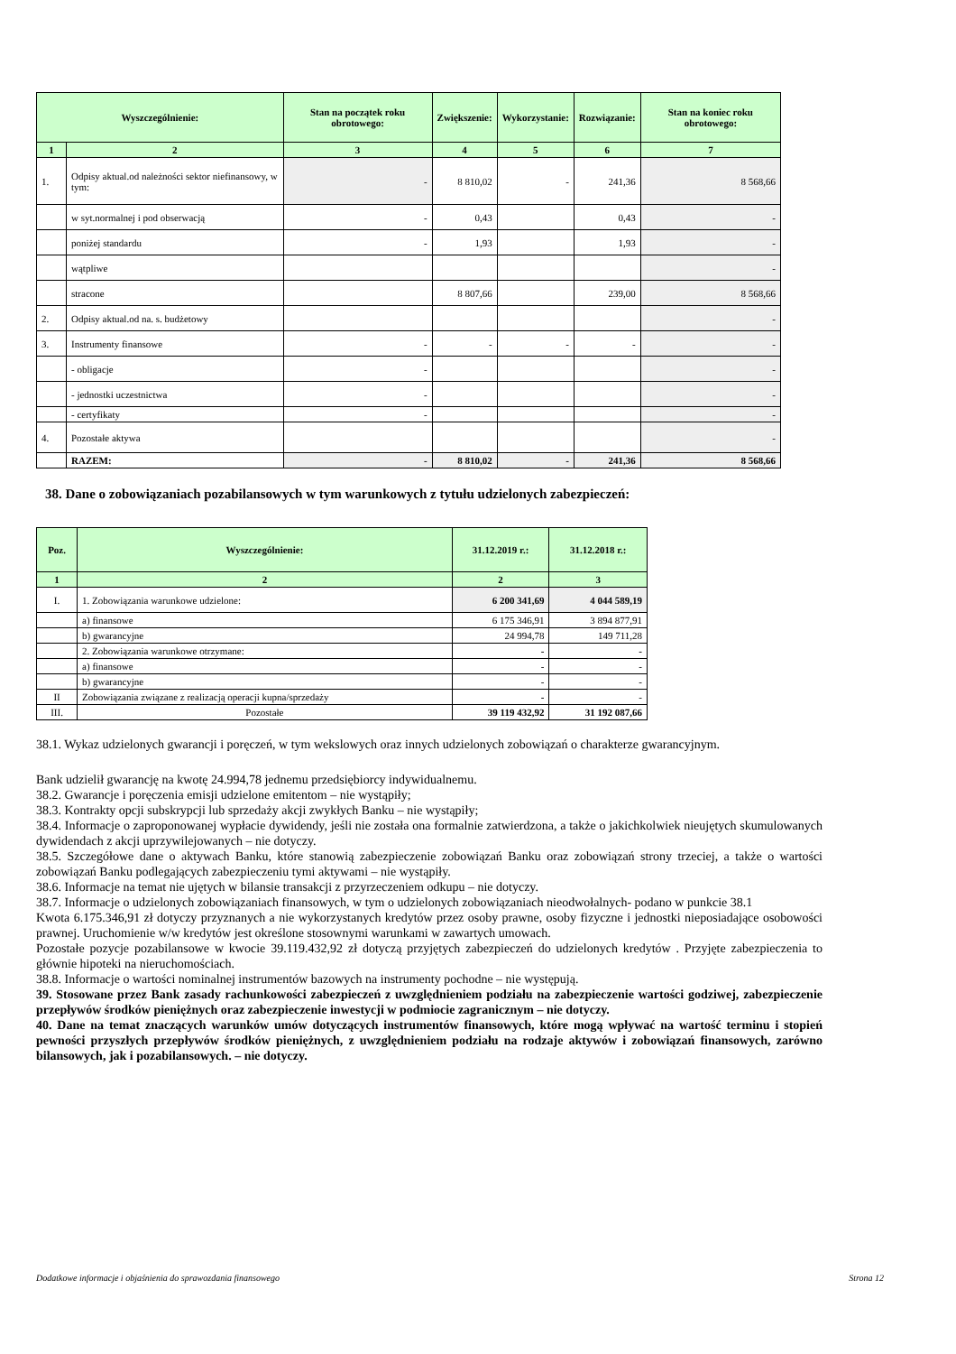| Wyszczególnienie: | | Stan na początek roku obrotowego: | Zwiększenie: | Wykorzystanie: | Rozwiązanie: | Stan na koniec roku obrotowego: |
| --- | --- | --- | --- | --- | --- | --- |
| 1 | 2 | 3 | 4 | 5 | 6 | 7 |
| 1. | Odpisy aktual.od należności sektor niefinansowy, w tym: | - | 8 810,02 | - | 241,36 | 8 568,66 |
| | w syt.normalnej i pod obserwacją | - | 0,43 | | 0,43 | - |
| | poniżej standardu | - | 1,93 | | 1,93 | - |
| | wątpliwe | | | | | - |
| | stracone | | 8 807,66 | | 239,00 | 8 568,66 |
| 2. | Odpisy aktual.od na. s. budżetowy | | | | | - |
| 3. | Instrumenty finansowe | - | - | - | - | - |
| | - obligacje | - | | | | - |
| | - jednostki uczestnictwa | - | | | | - |
| | - certyfikaty | - | | | | - |
| 4. | Pozostałe aktywa | | | | | - |
| | RAZEM: | - | 8 810,02 | - | 241,36 | 8 568,66 |
38. Dane o zobowiązaniach pozabilansowych w tym warunkowych z tytułu udzielonych zabezpieczeń:
| Poz. | Wyszczególnienie: | 31.12.2019 r.: | 31.12.2018 r.: |
| --- | --- | --- | --- |
| 1 | 2 | 2 | 3 |
| I. | 1. Zobowiązania warunkowe udzielone: | 6 200 341,69 | 4 044 589,19 |
| | a) finansowe | 6 175 346,91 | 3 894 877,91 |
| | b) gwarancyjne | 24 994,78 | 149 711,28 |
| | 2. Zobowiązania warunkowe otrzymane: | - | - |
| | a) finansowe | - | - |
| | b) gwarancyjne | - | - |
| II | Zobowiązania związane z realizacją operacji kupna/sprzedaży | - | - |
| III. | Pozostałe | 39 119 432,92 | 31 192 087,66 |
38.1. Wykaz udzielonych gwarancji i poręczeń, w tym wekslowych oraz innych udzielonych zobowiązań o charakterze gwarancyjnym.
Bank udzielił gwarancję na kwotę 24.994,78 jednemu przedsiębiorcy indywidualnemu.
38.2. Gwarancje i poręczenia emisji udzielone emitentom – nie wystąpiły;
38.3. Kontrakty opcji subskrypcji lub sprzedaży akcji zwykłych Banku – nie wystąpiły;
38.4. Informacje o zaproponowanej wypłacie dywidendy, jeśli nie została ona formalnie zatwierdzona, a także o jakichkolwiek nieujętych skumulowanych dywidendach z akcji uprzywilejowanych – nie dotyczy.
38.5. Szczegółowe dane o aktywach Banku, które stanowią zabezpieczenie zobowiązań Banku oraz zobowiązań strony trzeciej, a także o wartości zobowiązań Banku podlegających zabezpieczeniu tymi aktywami – nie wystąpiły.
38.6. Informacje na temat nie ujętych w bilansie transakcji z przyrzeczeniem odkupu – nie dotyczy.
38.7. Informacje o udzielonych zobowiązaniach finansowych, w tym o udzielonych zobowiązaniach nieodwołalnych- podano w punkcie 38.1
Kwota 6.175.346,91 zł dotyczy przyznanych a nie wykorzystanych kredytów przez osoby prawne, osoby fizyczne i jednostki nieposiadające osobowości prawnej. Uruchomienie w/w kredytów jest określone stosownymi warunkami w zawartych umowach.
Pozostałe pozycje pozabilansowe w kwocie 39.119.432,92 zł dotyczą przyjętych zabezpieczeń do udzielonych kredytów . Przyjęte zabezpieczenia to głównie hipoteki na nieruchomościach.
38.8. Informacje o wartości nominalnej instrumentów bazowych na instrumenty pochodne – nie występują.
39. Stosowane przez Bank zasady rachunkowości zabezpieczeń z uwzględnieniem podziału na zabezpieczenie wartości godziwej, zabezpieczenie przepływów środków pieniężnych oraz zabezpieczenie inwestycji w podmiocie zagranicznym – nie dotyczy.
40. Dane na temat znaczących warunków umów dotyczących instrumentów finansowych, które mogą wpływać na wartość terminu i stopień pewności przyszłych przepływów środków pieniężnych, z uwzględnieniem podziału na rodzaje aktywów i zobowiązań finansowych, zarówno bilansowych, jak i pozabilansowych. – nie dotyczy.
Dodatkowe informacje i objaśnienia do sprawozdania finansowego Strona 12